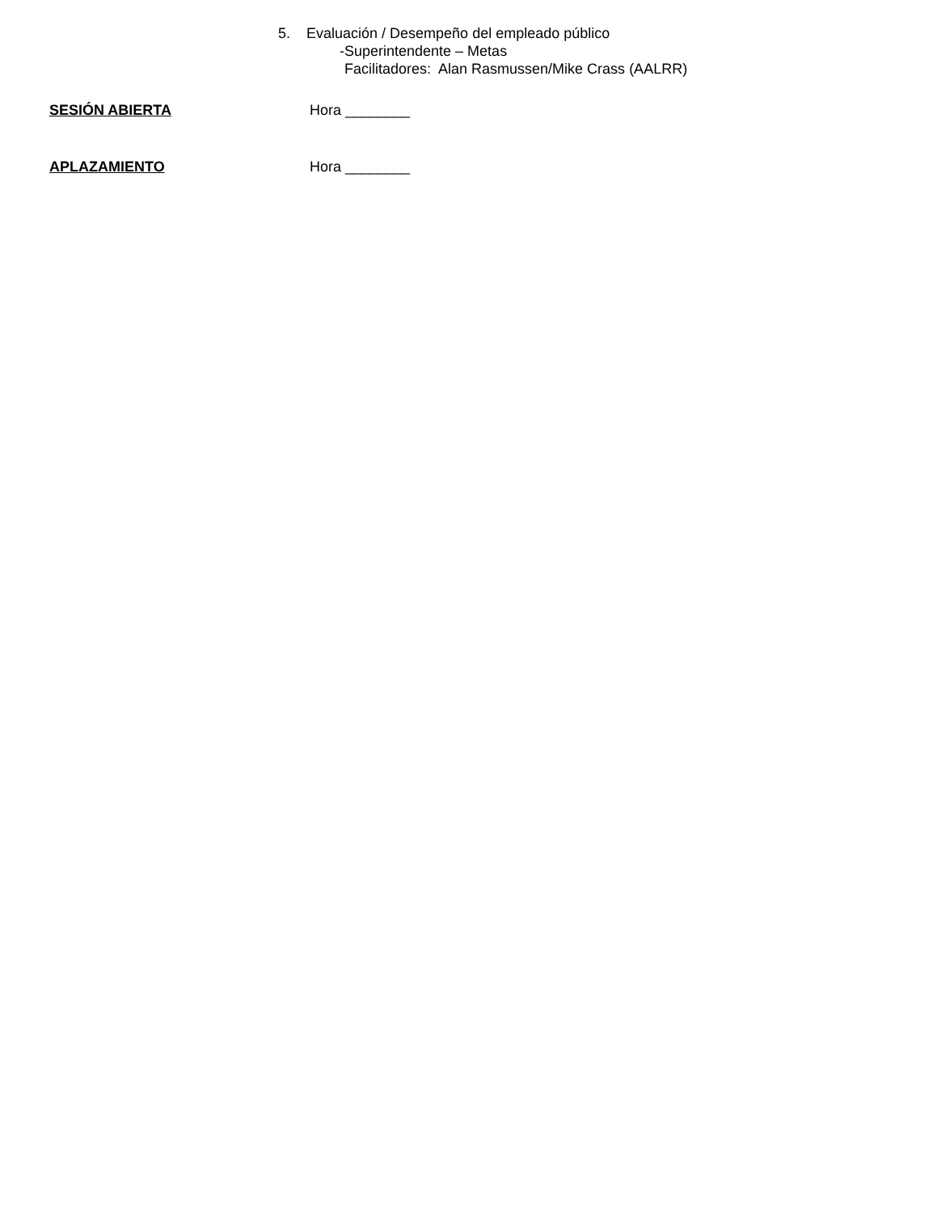5. Evaluación / Desempeño del empleado público
-Superintendente – Metas
Facilitadores: Alan Rasmussen/Mike Crass (AALRR)
SESIÓN ABIERTA Hora ________
APLAZAMIENTO Hora ________